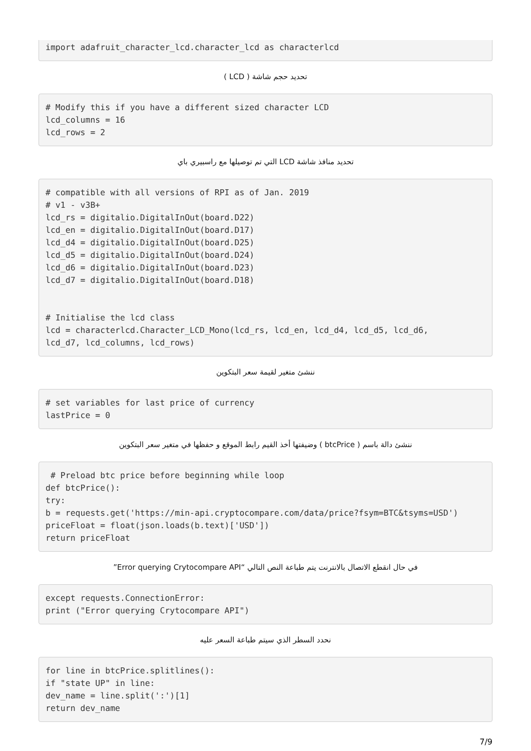import adafruit_character_lcd.character_lcd as characterlcd
تحديد حجم شاشة ( LCD )
# Modify this if you have a different sized character LCD
lcd_columns = 16
lcd_rows = 2
تحديد منافذ شاشة LCD التي تم توصيلها مع راسبيري باي
# compatible with all versions of RPI as of Jan. 2019
# v1 - v3B+
lcd_rs = digitalio.DigitalInOut(board.D22)
lcd_en = digitalio.DigitalInOut(board.D17)
lcd_d4 = digitalio.DigitalInOut(board.D25)
lcd_d5 = digitalio.DigitalInOut(board.D24)
lcd_d6 = digitalio.DigitalInOut(board.D23)
lcd_d7 = digitalio.DigitalInOut(board.D18)


# Initialise the lcd class
lcd = characterlcd.Character_LCD_Mono(lcd_rs, lcd_en, lcd_d4, lcd_d5, lcd_d6,
lcd_d7, lcd_columns, lcd_rows)
ننشئ متغير لقيمة سعر البتكوين
# set variables for last price of currency
lastPrice = 0
ننشئ دالة باسم ( btcPrice ) وضيفتها أخذ القيم رابط الموقع و حفظها في متغير سعر البتكوين
 # Preload btc price before beginning while loop
def btcPrice():
try:
b = requests.get('https://min-api.cryptocompare.com/data/price?fsym=BTC&tsyms=USD')
priceFloat = float(json.loads(b.text)['USD'])
return priceFloat
في حال انقطع الاتصال بالانترنت يتم طباعة النص التالي “Error querying Crytocompare API”
except requests.ConnectionError:
print ("Error querying Crytocompare API")
نحدد السطر الذي سيتم طباعة السعر عليه
for line in btcPrice.splitlines():
if "state UP" in line:
dev_name = line.split(':')[1]
return dev_name
7/9